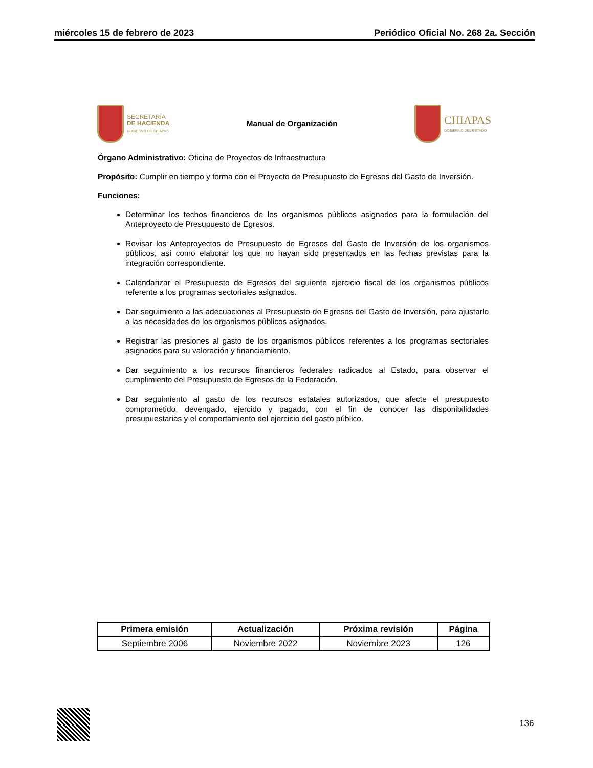miércoles 15 de febrero de 2023 Periódico Oficial No. 268 2a. Sección
SECRETARÍA
DE HACIENDA
GOBIERNO DE CHIAPAS
Manual de Organización
CHIAPAS
GOBIERNO DEL ESTADO
Órgano Administrativo: Oficina de Proyectos de Infraestructura
Propósito: Cumplir en tiempo y forma con el Proyecto de Presupuesto de Egresos del Gasto de Inversión.
Funciones:
Determinar los techos financieros de los organismos públicos asignados para la formulación del Anteproyecto de Presupuesto de Egresos.
Revisar los Anteproyectos de Presupuesto de Egresos del Gasto de Inversión de los organismos públicos, así como elaborar los que no hayan sido presentados en las fechas previstas para la integración correspondiente.
Calendarizar el Presupuesto de Egresos del siguiente ejercicio fiscal de los organismos públicos referente a los programas sectoriales asignados.
Dar seguimiento a las adecuaciones al Presupuesto de Egresos del Gasto de Inversión, para ajustarlo a las necesidades de los organismos públicos asignados.
Registrar las presiones al gasto de los organismos públicos referentes a los programas sectoriales asignados para su valoración y financiamiento.
Dar seguimiento a los recursos financieros federales radicados al Estado, para observar el cumplimiento del Presupuesto de Egresos de la Federación.
Dar seguimiento al gasto de los recursos estatales autorizados, que afecte el presupuesto comprometido, devengado, ejercido y pagado, con el fin de conocer las disponibilidades presupuestarias y el comportamiento del ejercicio del gasto público.
| Primera emisión | Actualización | Próxima revisión | Página |
| --- | --- | --- | --- |
| Septiembre 2006 | Noviembre 2022 | Noviembre 2023 | 126 |
136